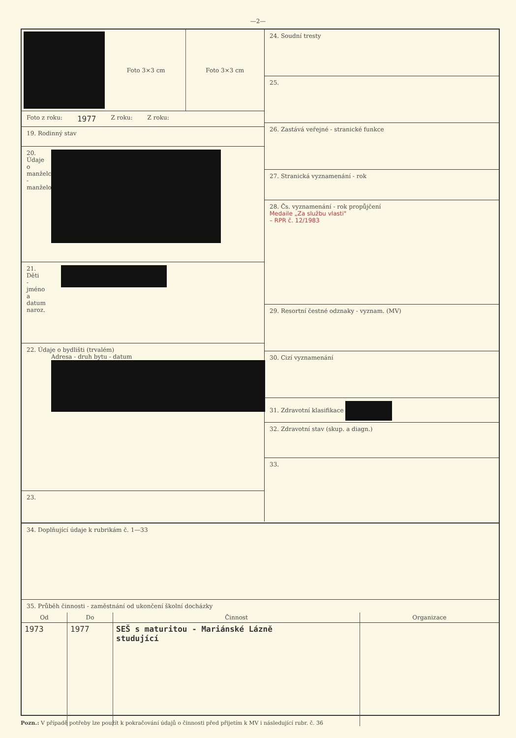—2—
Foto 3×3 cm Foto 3×3 cm
Foto z roku: 1977 Z roku: Z roku:
19. Rodinný stav
20. Údaje o manželce - manželovi
21. Děti - jméno a datum naroz.
22. Údaje o bydlišti (trvalém)
Adresa - druh bytu - datum
23.
24. Soudní tresty
25.
26. Zastává veřejné - stranické funkce
27. Stranická vyznamenání - rok
28. Čs. vyznamenání - rok propůjčení
Medaile „Za službu vlasti"
– RPR č. 12/1983
29. Resortní čestné odznaky - vyznam. (MV)
30. Cizí vyznamenání
31. Zdravotní klasifikace
32. Zdravotní stav (skup. a diagn.)
33.
34. Doplňující údaje k rubrikám č. 1—33
35. Průběh činnosti - zaměstnání od ukončení školní docházky
| Od | Do | Činnost | Organizace |
| --- | --- | --- | --- |
| 1973 | 1977 | SEŠ s maturitou - Mariánské Lázně studující | |
Pozn.: V případě potřeby lze použít k pokračování údajů o činnosti před přijetím k MV i následující rubr. č. 36